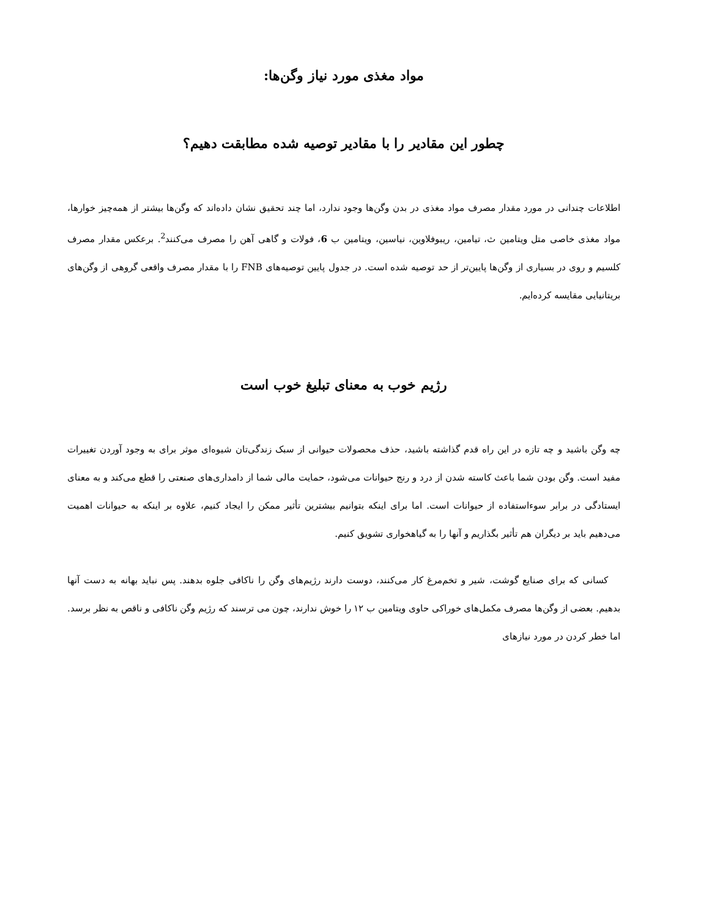مواد مغذی مورد نیاز وگن‌ها:
چطور این مقادیر را با مقادیر توصیه شده مطابقت دهیم؟
اطلاعات چندانی در مورد مقدار مصرف مواد مغذی در بدن وگن‌ها وجود ندارد، اما چند تحقیق نشان داده‌اند که وگن‌ها بیشتر از همه‌چیز خوارها، مواد مغذی خاصی متل ویتامین ث، تیامین، ریبوفلاوین، نیاسین، ویتامین ب 6، فولات و گاهی آهن را مصرف می‌کنند<sup>2</sup>. برعکس مقدار مصرف کلسیم و روی در بسیاری از وگن‌ها پایین‌تر از حد توصیه شده است. در جدول پایین توصیه‌های FNB را با مقدار مصرف واقعی گروهی از وگن‌های بریتانیایی مقایسه کرده‌ایم.
رژیم خوب به معنای تبلیغ خوب است
چه وگن باشید و چه تازه در این راه قدم گذاشته باشید، حذف محصولات حیوانی از سبک زندگی‌تان شیوه‌ای موثر برای به وجود آوردن تغییرات مفید است. وگن بودن شما باعث کاسته شدن از درد و رنج حیوانات می‌شود، حمایت مالی شما از دامداری‌های صنعتی را قطع می‌کند و به معنای ایستادگی در برابر سوءاستفاده از حیوانات است. اما برای اینکه بتوانیم بیشترین تأثیر ممکن را ایجاد کنیم، علاوه بر اینکه به حیوانات اهمیت می‌دهیم باید بر دیگران هم تأثیر بگذاریم و آنها را به گیاهخواری تشویق کنیم.
کسانی که برای صنایع گوشت، شیر و تخم‌مرغ کار می‌کنند، دوست دارند رژیم‌های وگن را ناکافی جلوه بدهند. پس نباید بهانه به دست آنها بدهیم. بعضی از وگن‌ها مصرف مکمل‌های خوراکی حاوی ویتامین ب ۱۲ را خوش ندارند، چون می ترسند که رژیم وگن ناکافی و ناقص به نظر برسد. اما خطر کردن در مورد نیازهای